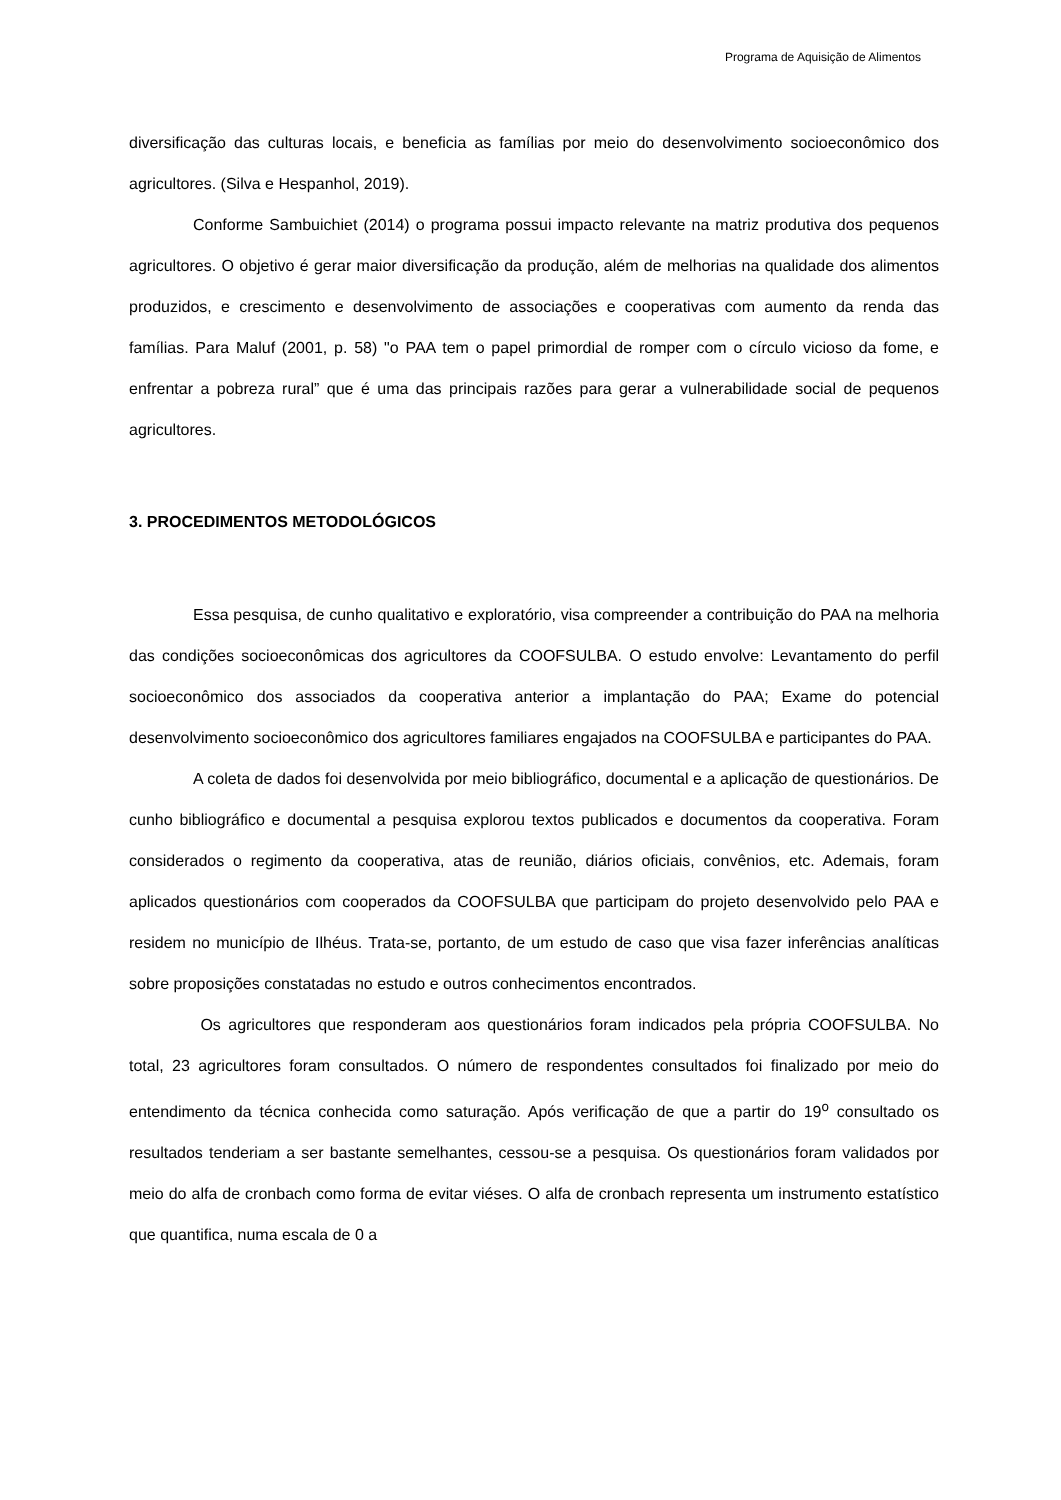Programa de Aquisição de Alimentos
diversificação das culturas locais, e beneficia as famílias por meio do desenvolvimento socioeconômico dos agricultores. (Silva e Hespanhol, 2019).
Conforme Sambuichiet (2014) o programa possui impacto relevante na matriz produtiva dos pequenos agricultores. O objetivo é gerar maior diversificação da produção, além de melhorias na qualidade dos alimentos produzidos, e crescimento e desenvolvimento de associações e cooperativas com aumento da renda das famílias. Para Maluf (2001, p. 58) "o PAA tem o papel primordial de romper com o círculo vicioso da fome, e enfrentar a pobreza rural” que é uma das principais razões para gerar a vulnerabilidade social de pequenos agricultores.
3. PROCEDIMENTOS METODOLÓGICOS
Essa pesquisa, de cunho qualitativo e exploratório, visa compreender a contribuição do PAA na melhoria das condições socioeconômicas dos agricultores da COOFSULBA. O estudo envolve: Levantamento do perfil socioeconômico dos associados da cooperativa anterior a implantação do PAA; Exame do potencial desenvolvimento socioeconômico dos agricultores familiares engajados na COOFSULBA e participantes do PAA.
A coleta de dados foi desenvolvida por meio bibliográfico, documental e a aplicação de questionários. De cunho bibliográfico e documental a pesquisa explorou textos publicados e documentos da cooperativa. Foram considerados o regimento da cooperativa, atas de reunião, diários oficiais, convênios, etc. Ademais, foram aplicados questionários com cooperados da COOFSULBA que participam do projeto desenvolvido pelo PAA e residem no município de Ilhéus. Trata-se, portanto, de um estudo de caso que visa fazer inferências analíticas sobre proposições constatadas no estudo e outros conhecimentos encontrados.
Os agricultores que responderam aos questionários foram indicados pela própria COOFSULBA. No total, 23 agricultores foram consultados. O número de respondentes consultados foi finalizado por meio do entendimento da técnica conhecida como saturação. Após verificação de que a partir do 19<sup>o</sup> consultado os resultados tenderiam a ser bastante semelhantes, cessou-se a pesquisa. Os questionários foram validados por meio do alfa de cronbach como forma de evitar viéses. O alfa de cronbach representa um instrumento estatístico que quantifica, numa escala de 0 a